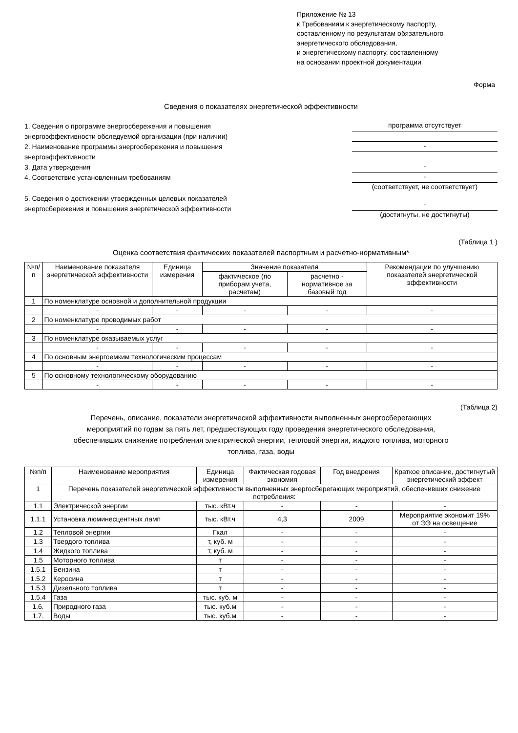Приложение № 13
к Требованиям к энергетическому паспорту,
составленному по результатам обязательного
энергетического обследования,
и энергетическому паспорту, составленному
на основании проектной документации
Форма
Сведения о показателях энергетической эффективности
1. Сведения о программе энергосбережения и повышения энергоэффективности обследуемой организации (при наличии)
2. Наименование программы энергосбережения и повышения энергоэффективности
3. Дата утверждения
4. Соответствие установленным требованиям
программа отсутствует
-
-
-
(соответствует, не соответствует)
5. Сведения о достижении утвержденных целевых показателей энергосбережения и повышения энергетической эффективности
-
(достигнуты, не достигнуты)
(Таблица 1 )
Оценка соответствия фактических показателей паспортным и расчетно-нормативным*
| №п/п | Наименование показателя энергетической эффективности | Единица измерения | Значение показателя | | Рекомендации по улучшению показателей энергетической эффективности |
| --- | --- | --- | --- | --- | --- |
| | | | фактическое (по приборам учета, расчетам) | расчетно - нормативное за базовый год | |
| 1 | По номенклатуре основной и дополнительной продукции | | | | |
| | - | - | - | - | - |
| 2 | По номенклатуре проводимых работ | | | | |
| | - | - | - | - | - |
| 3 | По номенклатуре оказываемых услуг | | | | |
| | - | - | - | - | - |
| 4 | По основным энергоемким технологическим процессам | | | | |
| | - | - | - | - | - |
| 5 | По основному технологическому оборудованию | | | | |
| | - | - | - | - | - |
(Таблица 2)
Перечень, описание, показатели энергетической эффективности выполненных энергосберегающих мероприятий по годам за пять лет, предшествующих году проведения энергетического обследования, обеспечивших снижение потребления электрической энергии, тепловой энергии, жидкого топлива, моторного топлива, газа, воды
| №п/п | Наименование мероприятия | Единица измерения | Фактическая годовая экономия | Год внедрения | Краткое описание, достигнутый энергетический эффект |
| --- | --- | --- | --- | --- | --- |
| 1 | Перечень показателей энергетической эффективности выполненных энергосберегающих мероприятий, обеспечивших снижение потребления: | | | | |
| 1.1 | Электрической энергии | тыс. кВт.ч | - | - | - |
| 1.1.1 | Установка люминесцентных ламп | тыс. кВт.ч | 4,3 | 2009 | Мероприятие экономит 19% от ЭЭ на освещение |
| 1.2 | Тепловой энергии | Гкал | - | - | - |
| 1.3 | Твердого топлива | т, куб. м | - | - | - |
| 1.4 | Жидкого топлива | т, куб. м | - | - | - |
| 1.5 | Моторного топлива | т | - | - | - |
| 1.5.1 | Бензина | т | - | - | - |
| 1.5.2 | Керосина | т | - | - | - |
| 1.5.3 | Дизельного топлива | т | - | - | - |
| 1.5.4 | Газа | тыс. куб. м | - | - | - |
| 1.6. | Природного газа | тыс. куб.м | - | - | - |
| 1.7. | Воды | тыс. куб.м | - | - | - |